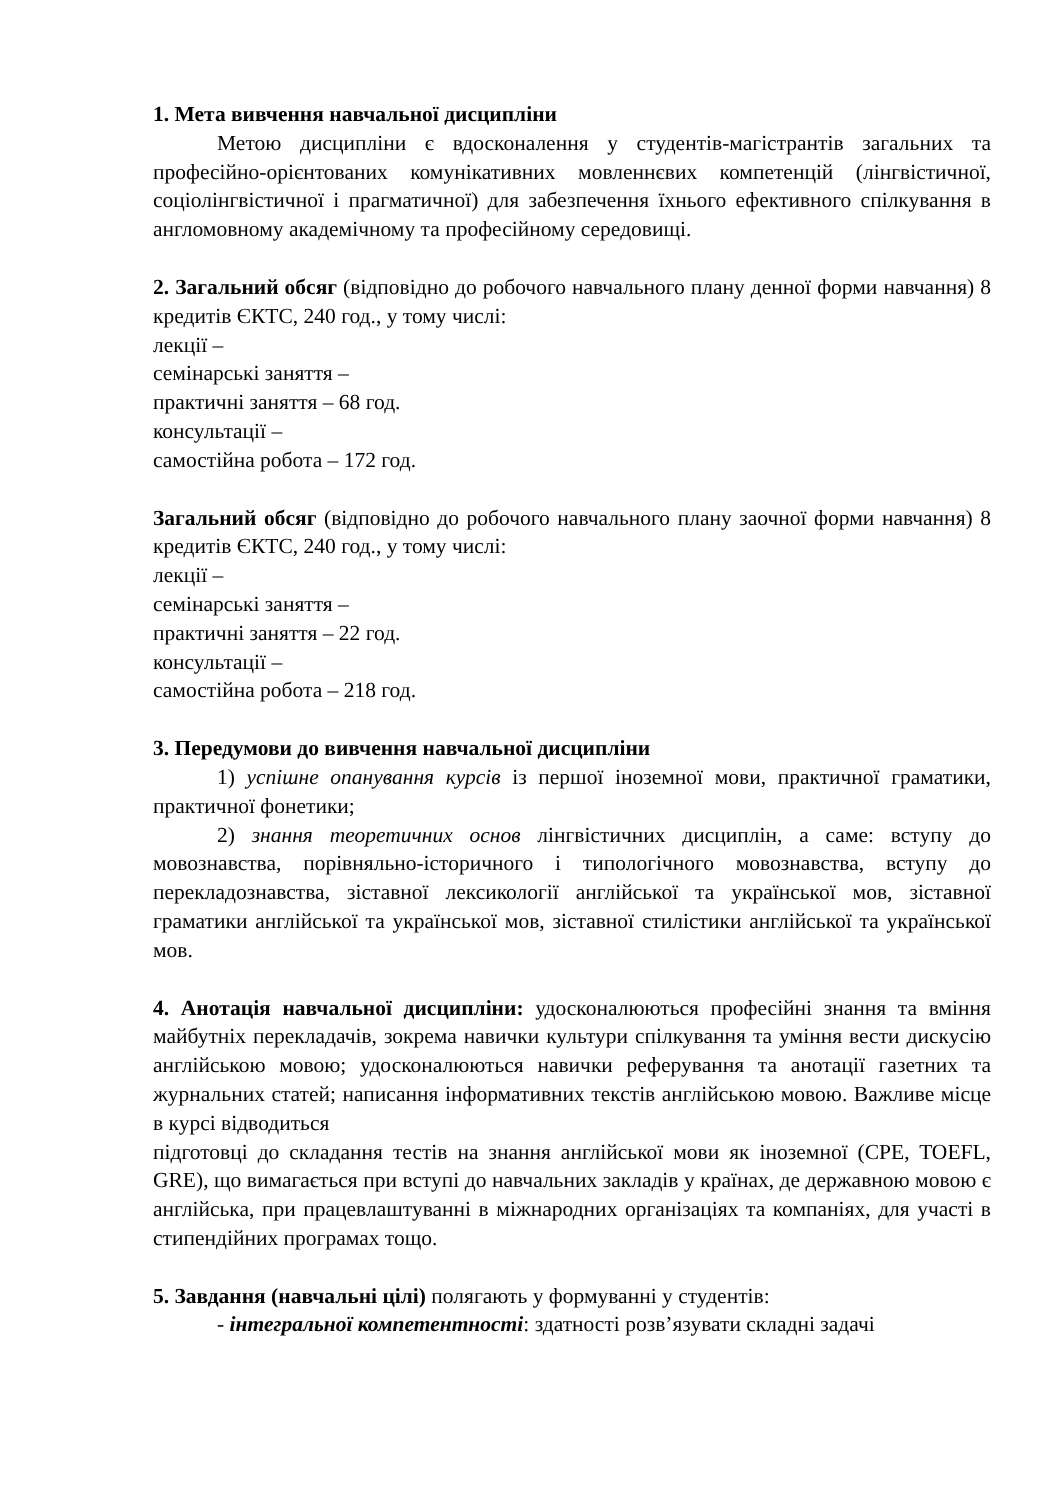1. Мета вивчення навчальної дисципліни
Метою дисципліни є вдосконалення у студентів-магістрантів загальних та професійно-орієнтованих комунікативних мовленнєвих компетенцій (лінгвістичної, соціолінгвістичної і прагматичної) для забезпечення їхнього ефективного спілкування в англомовному академічному та професійному середовищі.
2. Загальний обсяг (відповідно до робочого навчального плану денної форми навчання) 8 кредитів ЄКТС, 240 год., у тому числі:
лекції –
семінарські заняття –
практичні заняття – 68 год.
консультації –
самостійна робота – 172 год.
Загальний обсяг (відповідно до робочого навчального плану заочної форми навчання) 8 кредитів ЄКТС, 240 год., у тому числі:
лекції –
семінарські заняття –
практичні заняття – 22 год.
консультації –
самостійна робота – 218 год.
3. Передумови до вивчення навчальної дисципліни
1) успішне опанування курсів із першої іноземної мови, практичної граматики, практичної фонетики;
2) знання теоретичних основ лінгвістичних дисциплін, а саме: вступу до мовознавства, порівняльно-історичного і типологічного мовознавства, вступу до перекладознавства, зіставної лексикології англійської та української мов, зіставної граматики англійської та української мов, зіставної стилістики англійської та української мов.
4. Анотація навчальної дисципліни: удосконалюються професійні знання та вміння майбутніх перекладачів, зокрема навички культури спілкування та уміння вести дискусію англійською мовою; удосконалюються навички реферування та анотації газетних та журнальних статей; написання інформативних текстів англійською мовою. Важливе місце в курсі відводиться
підготовці до складання тестів на знання англійської мови як іноземної (CPE, TOEFL, GRE), що вимагається при вступі до навчальних закладів у країнах, де державною мовою є англійська, при працевлаштуванні в міжнародних організаціях та компаніях, для участі в стипендійних програмах тощо.
5. Завдання (навчальні цілі) полягають у формуванні у студентів:
- інтегральної компетентності: здатності розв’язувати складні задачі